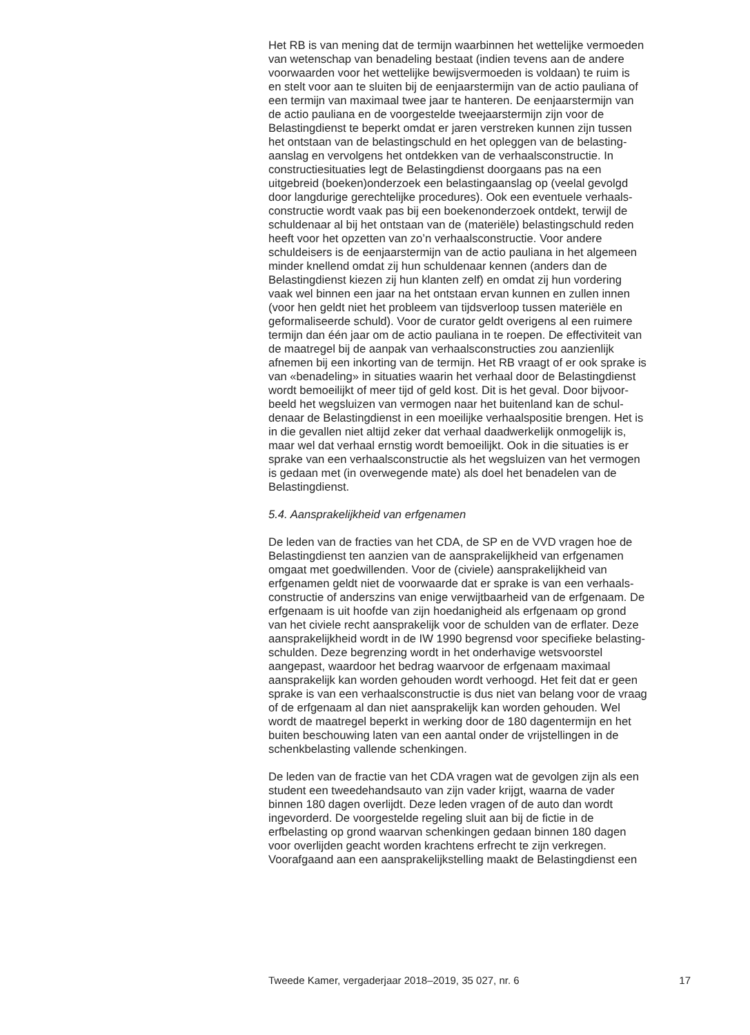Het RB is van mening dat de termijn waarbinnen het wettelijke vermoeden van wetenschap van benadeling bestaat (indien tevens aan de andere voorwaarden voor het wettelijke bewijsvermoeden is voldaan) te ruim is en stelt voor aan te sluiten bij de eenjaarstermijn van de actio pauliana of een termijn van maximaal twee jaar te hanteren. De eenjaarstermijn van de actio pauliana en de voorgestelde tweejaarstermijn zijn voor de Belastingdienst te beperkt omdat er jaren verstreken kunnen zijn tussen het ontstaan van de belastingschuld en het opleggen van de belasting- aanslag en vervolgens het ontdekken van de verhaalsconstructie. In constructiesituaties legt de Belastingdienst doorgaans pas na een uitgebreid (boeken)onderzoek een belastingaanslag op (veelal gevolgd door langdurige gerechtelijke procedures). Ook een eventuele verhaals- constructie wordt vaak pas bij een boekenonderzoek ontdekt, terwijl de schuldenaar al bij het ontstaan van de (materiële) belastingschuld reden heeft voor het opzetten van zo’n verhaalsconstructie. Voor andere schuldeisers is de eenjaarstermijn van de actio pauliana in het algemeen minder knellend omdat zij hun schuldenaar kennen (anders dan de Belastingdienst kiezen zij hun klanten zelf) en omdat zij hun vordering vaak wel binnen een jaar na het ontstaan ervan kunnen en zullen innen (voor hen geldt niet het probleem van tijdsverloop tussen materiële en geformaliseerde schuld). Voor de curator geldt overigens al een ruimere termijn dan één jaar om de actio pauliana in te roepen. De effectiviteit van de maatregel bij de aanpak van verhaalsconstructies zou aanzienlijk afnemen bij een inkorting van de termijn. Het RB vraagt of er ook sprake is van «benadeling» in situaties waarin het verhaal door de Belastingdienst wordt bemoeilijkt of meer tijd of geld kost. Dit is het geval. Door bijvoor- beeld het wegsluizen van vermogen naar het buitenland kan de schul- denaar de Belastingdienst in een moeilijke verhaalspositie brengen. Het is in die gevallen niet altijd zeker dat verhaal daadwerkelijk onmogelijk is, maar wel dat verhaal ernstig wordt bemoeilijkt. Ook in die situaties is er sprake van een verhaalsconstructie als het wegsluizen van het vermogen is gedaan met (in overwegende mate) als doel het benadelen van de Belastingdienst.
5.4. Aansprakelijkheid van erfgenamen
De leden van de fracties van het CDA, de SP en de VVD vragen hoe de Belastingdienst ten aanzien van de aansprakelijkheid van erfgenamen omgaat met goedwillenden. Voor de (civiele) aansprakelijkheid van erfgenamen geldt niet de voorwaarde dat er sprake is van een verhaals- constructie of anderszins van enige verwijtbaarheid van de erfgenaam. De erfgenaam is uit hoofde van zijn hoedanigheid als erfgenaam op grond van het civiele recht aansprakelijk voor de schulden van de erflater. Deze aansprakelijkheid wordt in de IW 1990 begrensd voor specifieke belasting- schulden. Deze begrenzing wordt in het onderhavige wetsvoorstel aangepast, waardoor het bedrag waarvoor de erfgenaam maximaal aansprakelijk kan worden gehouden wordt verhoogd. Het feit dat er geen sprake is van een verhaalsconstructie is dus niet van belang voor de vraag of de erfgenaam al dan niet aansprakelijk kan worden gehouden. Wel wordt de maatregel beperkt in werking door de 180 dagentermijn en het buiten beschouwing laten van een aantal onder de vrijstellingen in de schenkbelasting vallende schenkingen.
De leden van de fractie van het CDA vragen wat de gevolgen zijn als een student een tweedehandsauto van zijn vader krijgt, waarna de vader binnen 180 dagen overlijdt. Deze leden vragen of de auto dan wordt ingevorderd. De voorgestelde regeling sluit aan bij de fictie in de erfbelasting op grond waarvan schenkingen gedaan binnen 180 dagen voor overlijden geacht worden krachtens erfrecht te zijn verkregen. Voorafgaand aan een aansprakelijkstelling maakt de Belastingdienst een
Tweede Kamer, vergaderjaar 2018–2019, 35 027, nr. 6 17